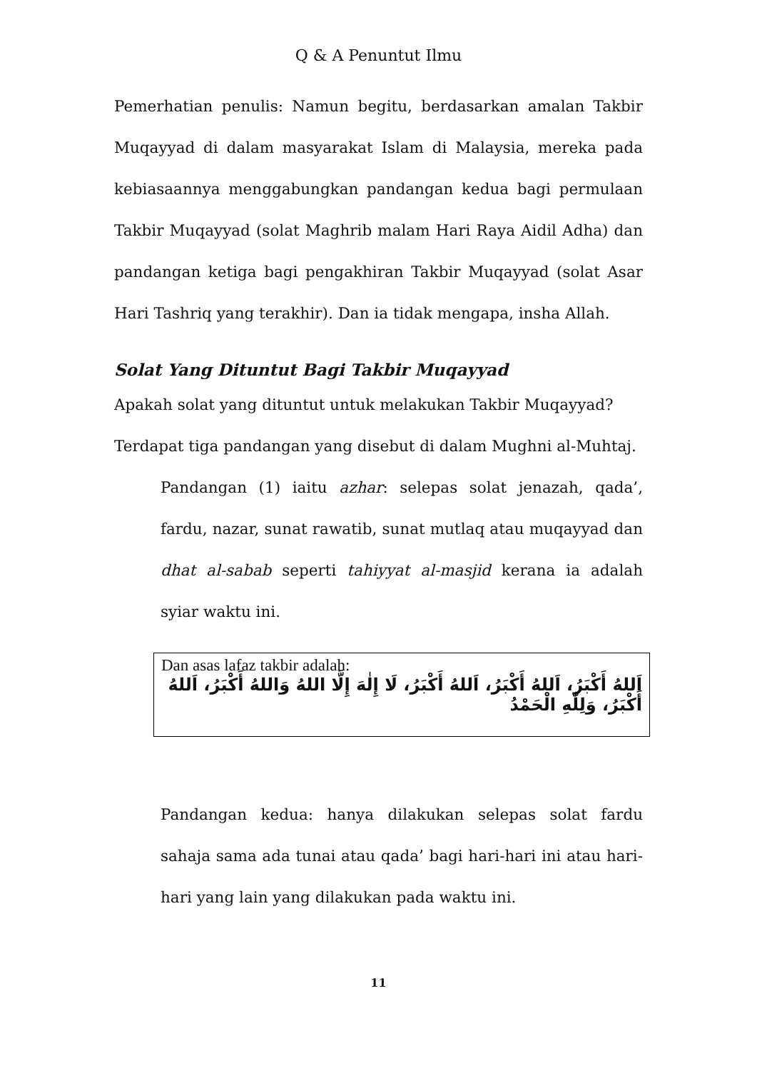Q & A Penuntut Ilmu
Pemerhatian penulis: Namun begitu, berdasarkan amalan Takbir Muqayyad di dalam masyarakat Islam di Malaysia, mereka pada kebiasaannya menggabungkan pandangan kedua bagi permulaan Takbir Muqayyad (solat Maghrib malam Hari Raya Aidil Adha) dan pandangan ketiga bagi pengakhiran Takbir Muqayyad (solat Asar Hari Tashriq yang terakhir). Dan ia tidak mengapa, insha Allah.
Solat Yang Dituntut Bagi Takbir Muqayyad
Apakah solat yang dituntut untuk melakukan Takbir Muqayyad?
Terdapat tiga pandangan yang disebut di dalam Mughni al-Muhtaj.
Pandangan (1) iaitu azhar: selepas solat jenazah, qada’, fardu, nazar, sunat rawatib, sunat mutlaq atau muqayyad dan dhat al-sabab seperti tahiyyat al-masjid kerana ia adalah syiar waktu ini.
Dan asas lafaz takbir adalah:
اَللهُ أَكْبَرُ، اَللهُ أَكْبَرُ، اَللهُ أَكْبَرُ، لَا إِلٰهَ إِلَّا اللهُ وَاللهُ أَكْبَرُ، اَللهُ أَكْبَرُ، وَلِلّٰهِ الْحَمْدُ
Pandangan kedua: hanya dilakukan selepas solat fardu sahaja sama ada tunai atau qada’ bagi hari-hari ini atau hari-hari yang lain yang dilakukan pada waktu ini.
11